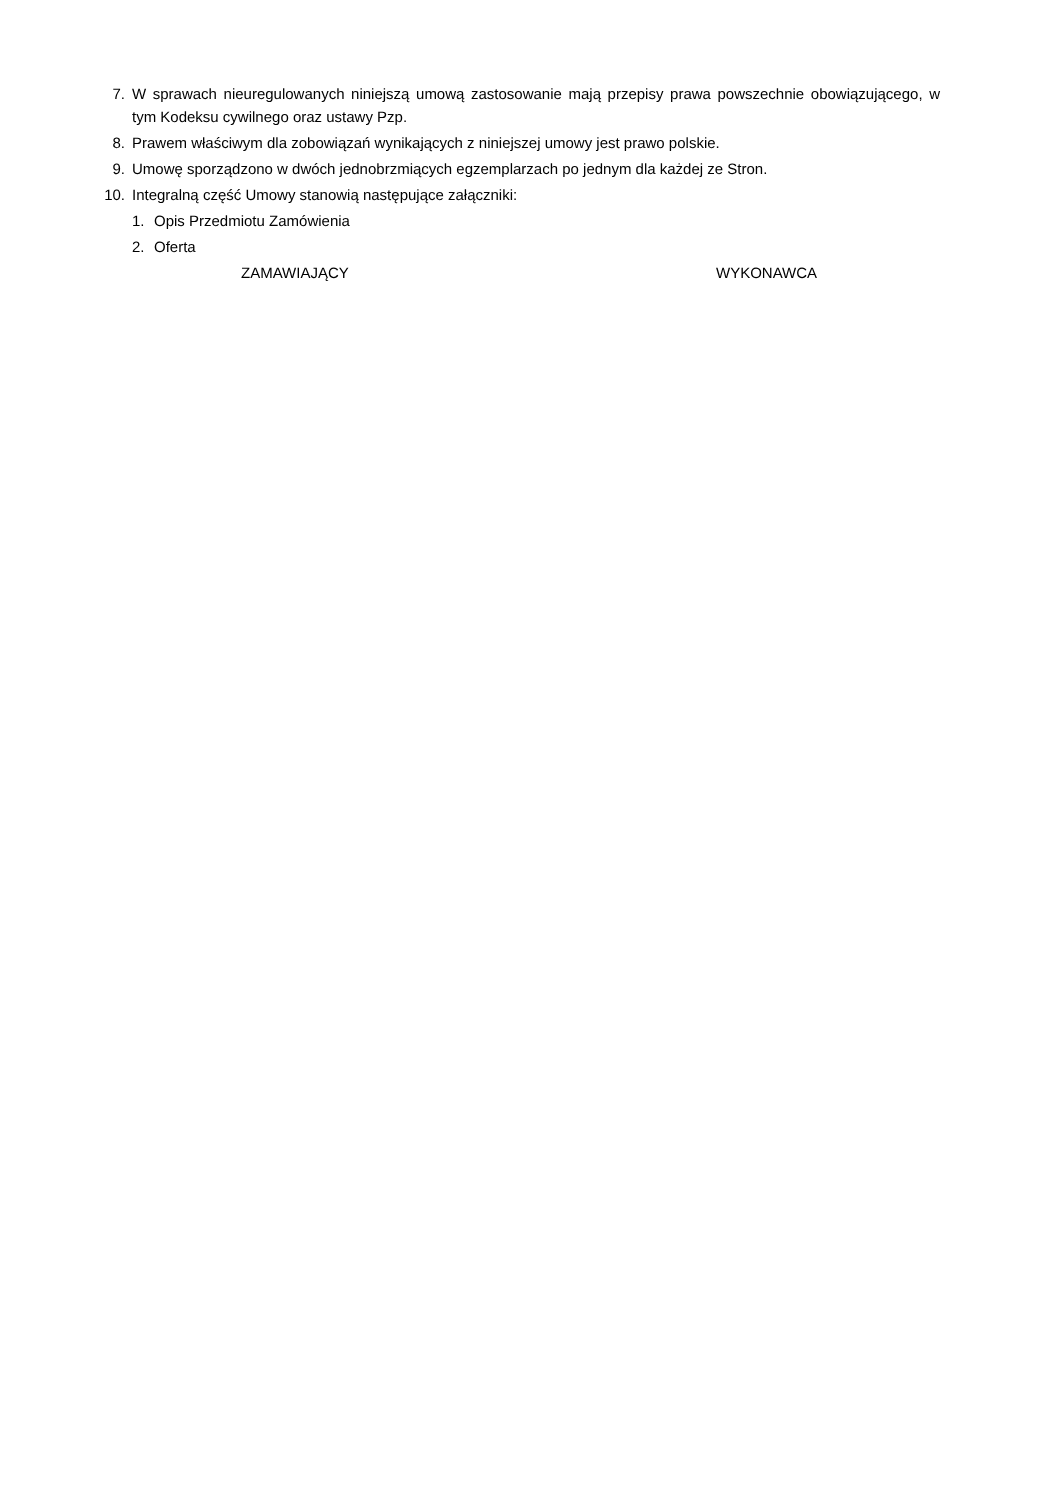7. W sprawach nieuregulowanych niniejszą umową zastosowanie mają przepisy prawa powszechnie obowiązującego, w tym Kodeksu cywilnego oraz ustawy Pzp.
8. Prawem właściwym dla zobowiązań wynikających z niniejszej umowy jest prawo polskie.
9. Umowę sporządzono w dwóch jednobrzmiących egzemplarzach po jednym dla każdej ze Stron.
10. Integralną część Umowy stanowią następujące załączniki:
1. Opis Przedmiotu Zamówienia
2. Oferta
ZAMAWIAJĄCY WYKONAWCA